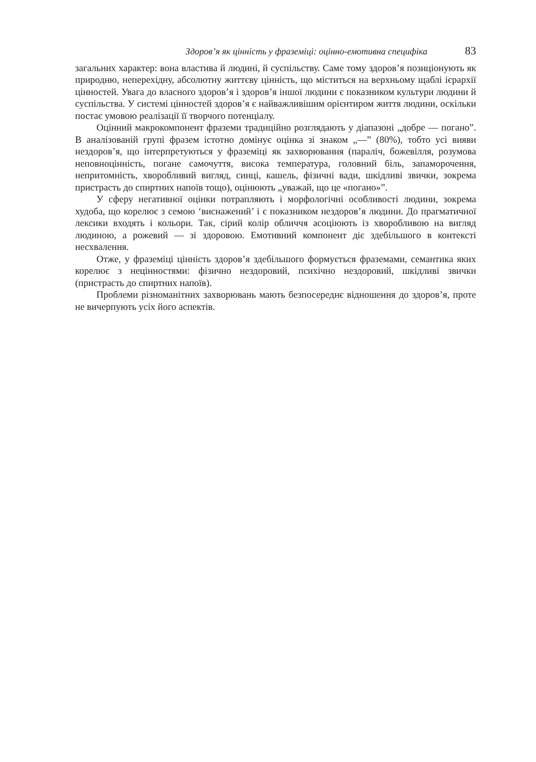Здоров’я як цінність у фраземіці: оцінно-емотивна специфіка 83
загальних характер: вона властива й людині, й суспільству. Саме тому здоров’я позиціонують як природню, неперехідну, абсолютну життєву цінність, що міститься на верхньому щаблі ієрархії цінностей. Увага до власного здоров’я і здоров’я іншої людини є показником культури людини й суспільства. У системі цінностей здоров’я є найважливішим орієнтиром життя людини, оскільки постає умовою реалізації її творчого потенціалу.
Оцінний макрокомпонент фраземи традиційно розглядають у діапазоні „добре — погано”. В аналізованій групі фразем істотно домінує оцінка зі знаком „—” (80%), тобто усі вияви нездоров’я, що інтерпретуються у фраземіці як захворювання (параліч, божевілля, розумова неповноцінність, погане самочуття, висока температура, головний біль, запаморочення, непритомність, хворобливий вигляд, синці, кашель, фізичні вади, шкідливі звички, зокрема пристрасть до спиртних напоїв тощо), оцінюють „уважай, що це «погано»”.
У сферу негативної оцінки потрапляють і морфологічні особливості людини, зокрема худоба, що корелює з семою ‘виснажений’ і є показником нездоров’я людини. До прагматичної лексики входять і кольори. Так, сірий колір обличчя асоціюють із хворобливою на вигляд людиною, а рожевий — зі здоровою. Емотивний компонент діє здебільшого в контексті несхвалення.
Отже, у фраземіці цінність здоров’я здебільшого формується фраземами, семантика яких корелює з нецінностями: фізично нездоровий, психічно нездоровий, шкідливі звички (пристрасть до спиртних напоїв).
Проблеми різноманітних захворювань мають безпосереднє відношення до здоров’я, проте не вичерпують усіх його аспектів.